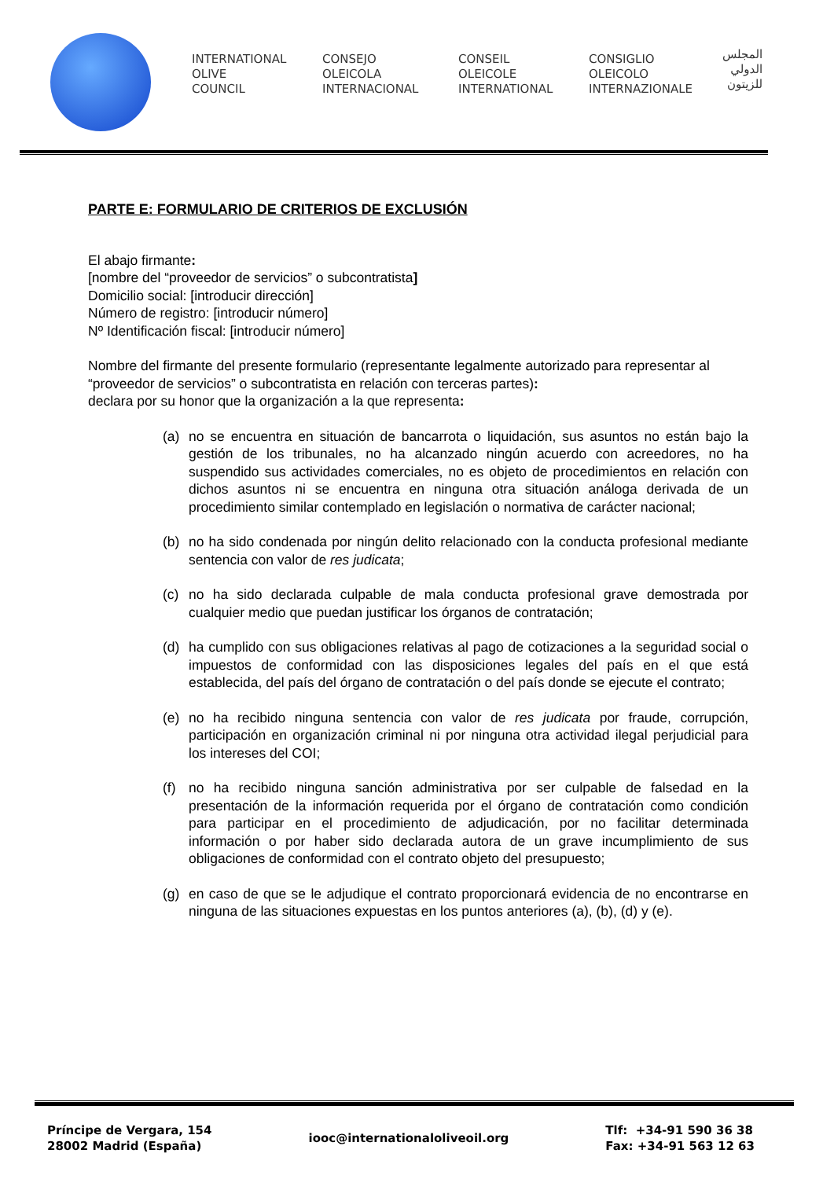INTERNATIONAL
OLIVE
COUNCIL
CONSEJO
OLEICOLA
INTERNACIONAL
CONSEIL
OLEICOLE
INTERNATIONAL
CONSIGLIO
OLEICOLO
INTERNAZIONALE
المجلس
الدولي
للزيتون
PARTE E: FORMULARIO DE CRITERIOS DE EXCLUSIÓN
El abajo firmante:
[nombre del “proveedor de servicios” o subcontratista]
Domicilio social: [introducir dirección]
Número de registro: [introducir número]
Nº Identificación fiscal: [introducir número]
Nombre del firmante del presente formulario (representante legalmente autorizado para representar al “proveedor de servicios” o subcontratista en relación con terceras partes):
declara por su honor que la organización a la que representa:
(a) no se encuentra en situación de bancarrota o liquidación, sus asuntos no están bajo la gestión de los tribunales, no ha alcanzado ningún acuerdo con acreedores, no ha suspendido sus actividades comerciales, no es objeto de procedimientos en relación con dichos asuntos ni se encuentra en ninguna otra situación análoga derivada de un procedimiento similar contemplado en legislación o normativa de carácter nacional;
(b) no ha sido condenada por ningún delito relacionado con la conducta profesional mediante sentencia con valor de res judicata;
(c) no ha sido declarada culpable de mala conducta profesional grave demostrada por cualquier medio que puedan justificar los órganos de contratación;
(d) ha cumplido con sus obligaciones relativas al pago de cotizaciones a la seguridad social o impuestos de conformidad con las disposiciones legales del país en el que está establecida, del país del órgano de contratación o del país donde se ejecute el contrato;
(e) no ha recibido ninguna sentencia con valor de res judicata por fraude, corrupción, participación en organización criminal ni por ninguna otra actividad ilegal perjudicial para los intereses del COI;
(f) no ha recibido ninguna sanción administrativa por ser culpable de falsedad en la presentación de la información requerida por el órgano de contratación como condición para participar en el procedimiento de adjudicación, por no facilitar determinada información o por haber sido declarada autora de un grave incumplimiento de sus obligaciones de conformidad con el contrato objeto del presupuesto;
(g) en caso de que se le adjudique el contrato proporcionará evidencia de no encontrarse en ninguna de las situaciones expuestas en los puntos anteriores (a), (b), (d) y (e).
Príncipe de Vergara, 154
28002 Madrid (España)
iooc@internationaloliveoil.org
Tlf: +34-91 590 36 38
Fax: +34-91 563 12 63